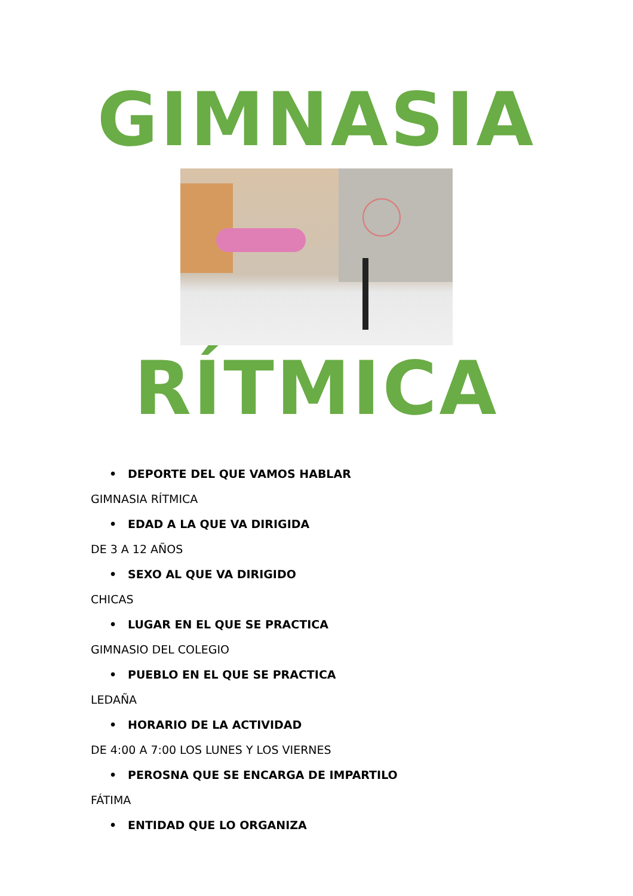GIMNASIA
RÍTMICA
• DEPORTE DEL QUE VAMOS HABLAR
GIMNASIA RÍTMICA
• EDAD A LA QUE VA DIRIGIDA
DE 3 A 12 AÑOS
• SEXO AL QUE VA DIRIGIDO
CHICAS
• LUGAR EN EL QUE SE PRACTICA
GIMNASIO DEL COLEGIO
• PUEBLO EN EL QUE SE PRACTICA
LEDAÑA
• HORARIO DE LA ACTIVIDAD
DE 4:00 A 7:00 LOS LUNES Y LOS VIERNES
• PEROSNA QUE SE ENCARGA DE IMPARTILO
FÁTIMA
• ENTIDAD QUE LO ORGANIZA